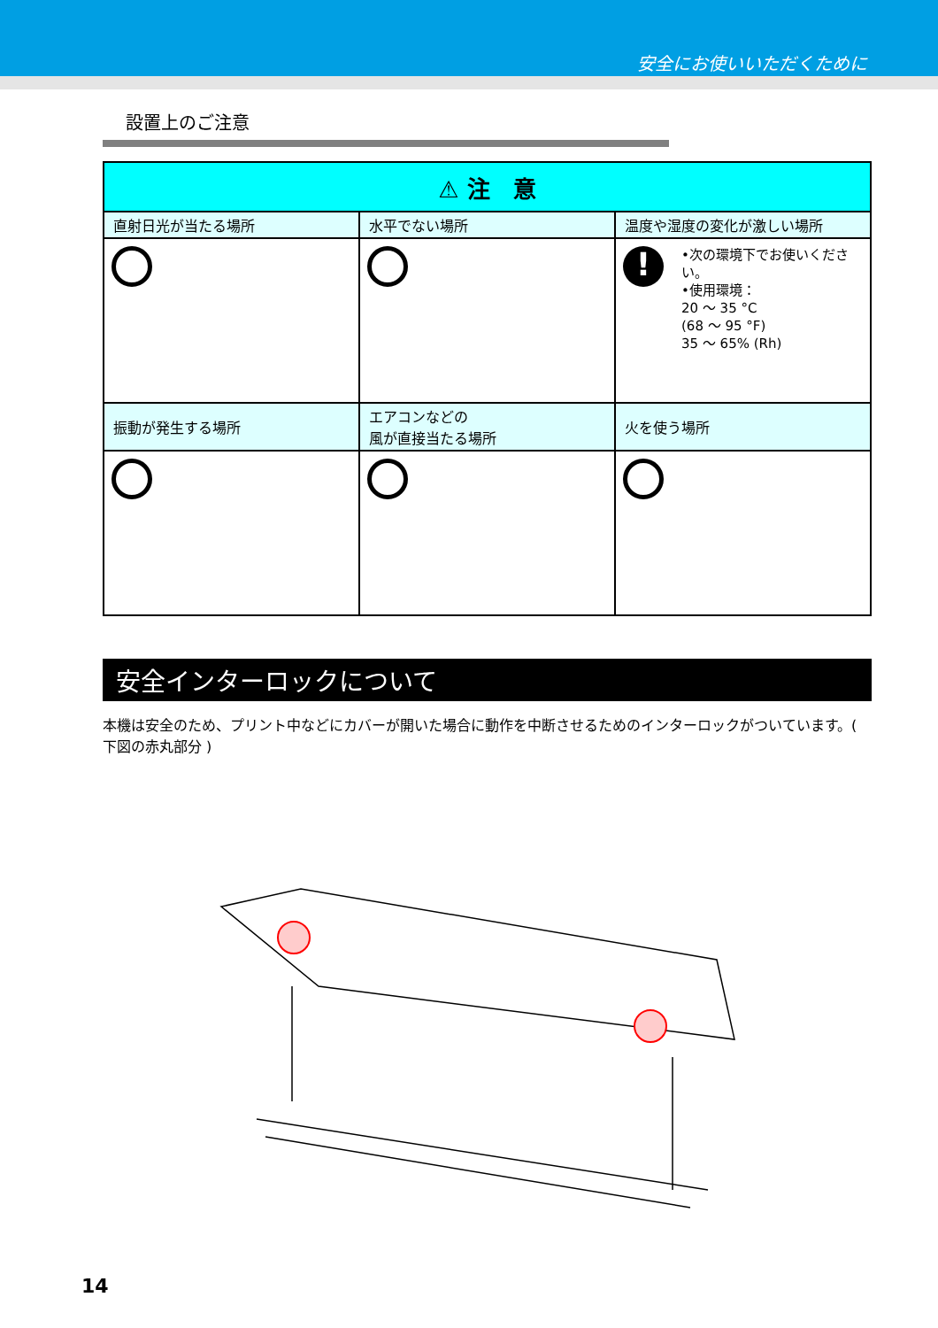安全にお使いいただくために
設置上のご注意
| ⚠ 注 意 | | |
| --- | --- | --- |
| 直射日光が当たる場所 | 水平でない場所 | 温度や湿度の変化が激しい場所 |
| | | ! •次の環境下でお使いください。 •使用環境： 20 ～ 35 °C (68 ～ 95 °F) 35 ～ 65% (Rh) |
| 振動が発生する場所 | エアコンなどの 風が直接当たる場所 | 火を使う場所 |
安全インターロックについて
本機は安全のため、プリント中などにカバーが開いた場合に動作を中断させるためのインターロックがついています。( 下図の赤丸部分 )
14